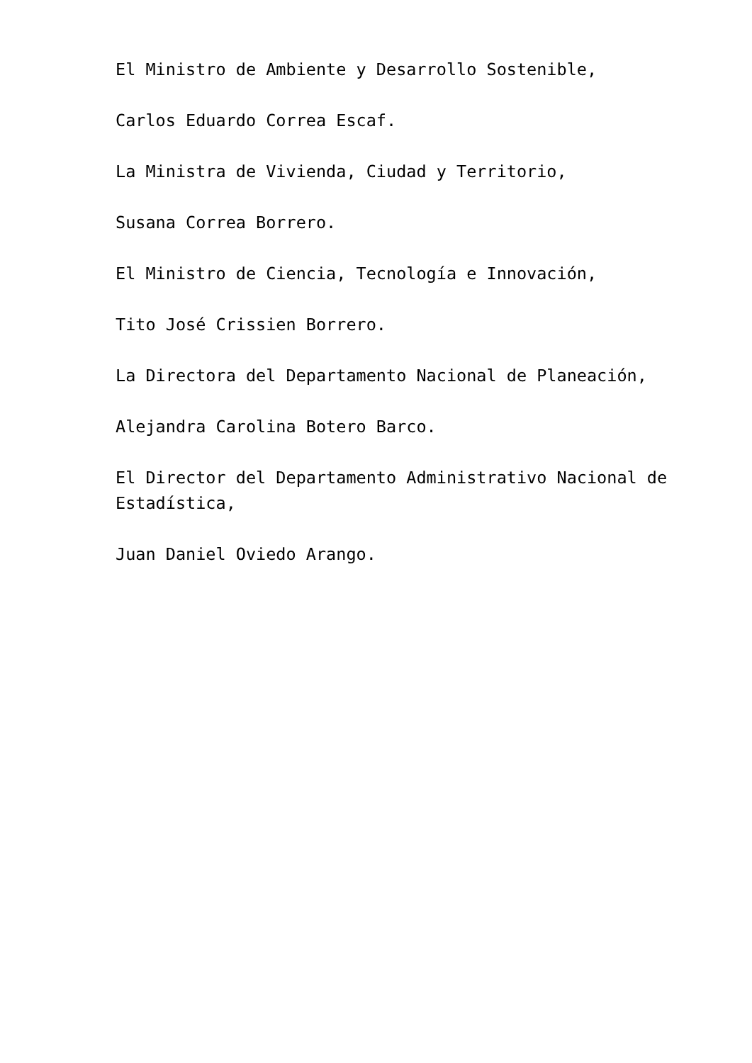El Ministro de Ambiente y Desarrollo Sostenible,
Carlos Eduardo Correa Escaf.
La Ministra de Vivienda, Ciudad y Territorio,
Susana Correa Borrero.
El Ministro de Ciencia, Tecnología e Innovación,
Tito José Crissien Borrero.
La Directora del Departamento Nacional de Planeación,
Alejandra Carolina Botero Barco.
El Director del Departamento Administrativo Nacional de Estadística,
Juan Daniel Oviedo Arango.